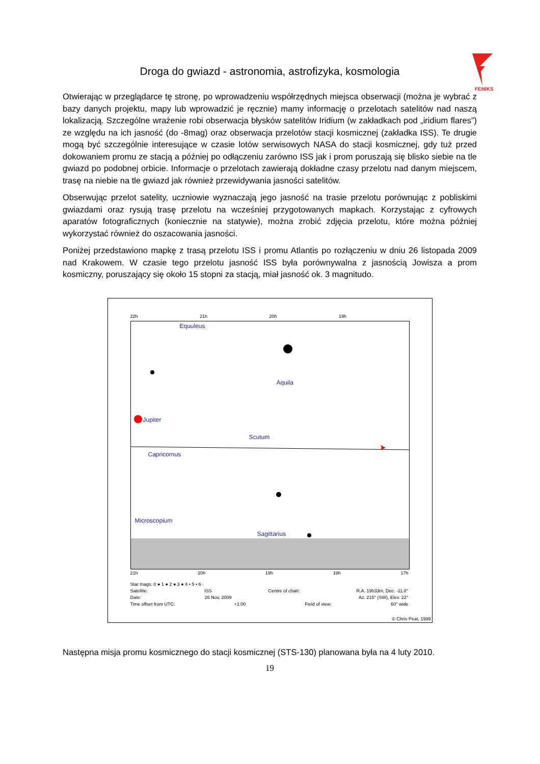FENIKS
Droga do gwiazd - astronomia, astrofizyka, kosmologia
Otwierając w przeglądarce tę stronę, po wprowadzeniu współrzędnych miejsca obserwacji (można je wybrać z bazy danych projektu, mapy lub wprowadzić je ręcznie) mamy informację o przelotach satelitów nad naszą lokalizacją. Szczególne wrażenie robi obserwacja błysków satelitów Iridium (w zakładkach pod „iridium flares”) ze względu na ich jasność (do -8mag) oraz obserwacja przelotów stacji kosmicznej (zakładka ISS). Te drugie mogą być szczególnie interesujące w czasie lotów serwisowych NASA do stacji kosmicznej, gdy tuż przed dokowaniem promu ze stacją a później po odłączeniu zarówno ISS jak i prom poruszają się blisko siebie na tle gwiazd po podobnej orbicie. Informacje o przelotach zawierają dokładne czasy przelotu nad danym miejscem, trasę na niebie na tle gwiazd jak również przewidywania jasności satelitów.
Obserwując przelot satelity, uczniowie wyznaczają jego jasność na trasie przelotu porównując z pobliskimi gwiazdami oraz rysują trasę przelotu na wcześniej przygotowanych mapkach. Korzystając z cyfrowych aparatów fotograficznych (koniecznie na statywie), można zrobić zdjęcia przelotu, które można później wykorzystać również do oszacowania jasności.
Poniżej przedstawiono mapkę z trasą przelotu ISS i promu Atlantis po rozłączeniu w dniu 26 listopada 2009 nad Krakowem. W czasie tego przelotu jasność ISS była porównywalna z jasnością Jowisza a prom kosmiczny, poruszający się około 15 stopni za stacją, miał jasność ok. 3 magnitudo.
22h 21h 20h 19h
Equuleus
Aquila
Jupiter
Scutum
Capricornus
Microscopium
Sagittarius
21h 20h 19h 18h 17h
Star mags. 0 ● 1 ● 2 ● 3 ● 4 • 5 • 6 ·
Satellite: ISS Centre of chart: R.A. 19h33m, Dec. -11.8°
Date: 26 Nov, 2009 Az. 215° (SW), Elev. 22°
Time offset from UTC: +1:00 Field of view: 60° wide
© Chris Peat, 1999
Następna misja promu kosmicznego do stacji kosmicznej (STS-130) planowana była na 4 luty 2010.
19